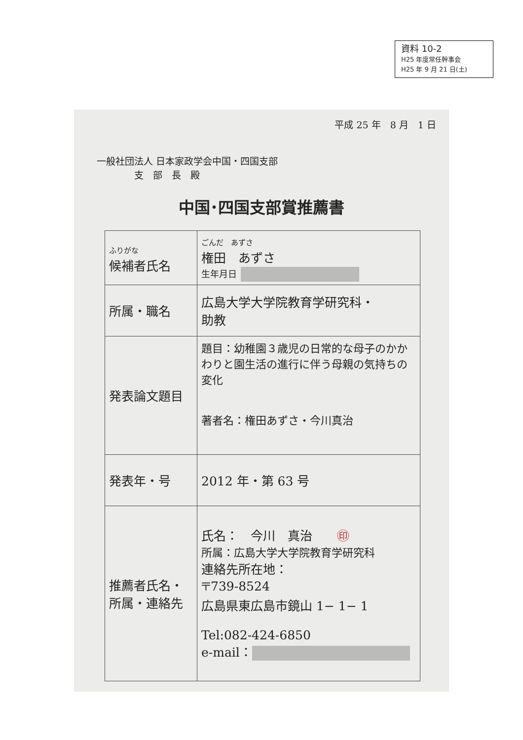資料 10-2
H25 年度常任幹事会
H25 年 9 月 21 日(土)
平成 25 年　8 月　1 日
一般社団法人 日本家政学会中国・四国支部
　　　　支　部　長　殿
中国･四国支部賞推薦書
| ふりがな 候補者氏名 | ごんだ あずさ 権田 あずさ 生年月日 |
| 所属・職名 | 広島大学大学院教育学研究科・ 助教 |
| 発表論文題目 | 題目：幼稚園３歳児の日常的な母子のかかわりと園生活の進行に伴う母親の気持ちの変化 著者名：権田あずさ・今川真治 |
| 発表年・号 | 2012 年・第 63 号 |
| 推薦者氏名・ 所属・連絡先 | 氏名： 今川 真治 ㊞ 所属：広島大学大学院教育学研究科 連絡先所在地： 〒739-8524 広島県東広島市鏡山 1− 1− 1 Tel:082-424-6850 e-mail： |